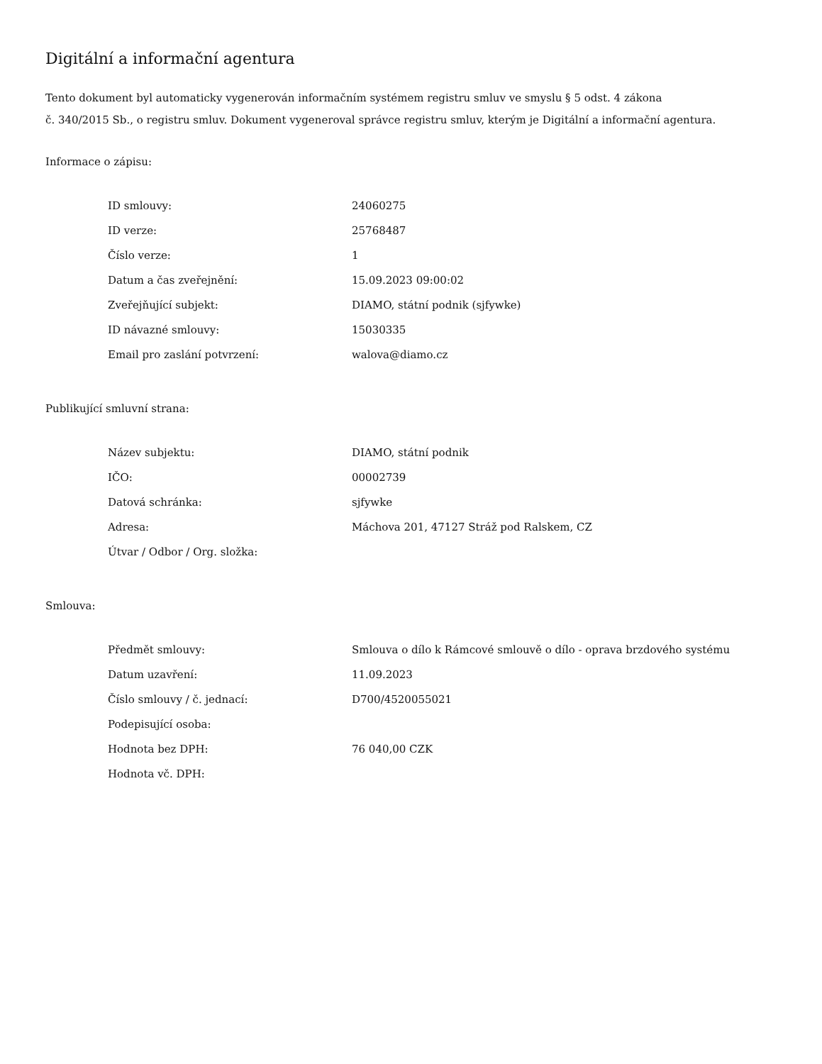Digitální a informační agentura
Tento dokument byl automaticky vygenerován informačním systémem registru smluv ve smyslu § 5 odst. 4 zákona
č. 340/2015 Sb., o registru smluv. Dokument vygeneroval správce registru smluv, kterým je Digitální a informační agentura.
Informace o zápisu:
| ID smlouvy: | 24060275 |
| ID verze: | 25768487 |
| Číslo verze: | 1 |
| Datum a čas zveřejnění: | 15.09.2023 09:00:02 |
| Zveřejňující subjekt: | DIAMO, státní podnik (sjfywke) |
| ID návazné smlouvy: | 15030335 |
| Email pro zaslání potvrzení: | walova@diamo.cz |
Publikující smluvní strana:
| Název subjektu: | DIAMO, státní podnik |
| IČO: | 00002739 |
| Datová schránka: | sjfywke |
| Adresa: | Máchova 201, 47127 Stráž pod Ralskem, CZ |
| Útvar / Odbor / Org. složka: | |
Smlouva:
| Předmět smlouvy: | Smlouva o dílo k Rámcové smlouvě o dílo - oprava brzdového systému |
| Datum uzavření: | 11.09.2023 |
| Číslo smlouvy / č. jednací: | D700/4520055021 |
| Podepisující osoba: | |
| Hodnota bez DPH: | 76 040,00 CZK |
| Hodnota vč. DPH: | |